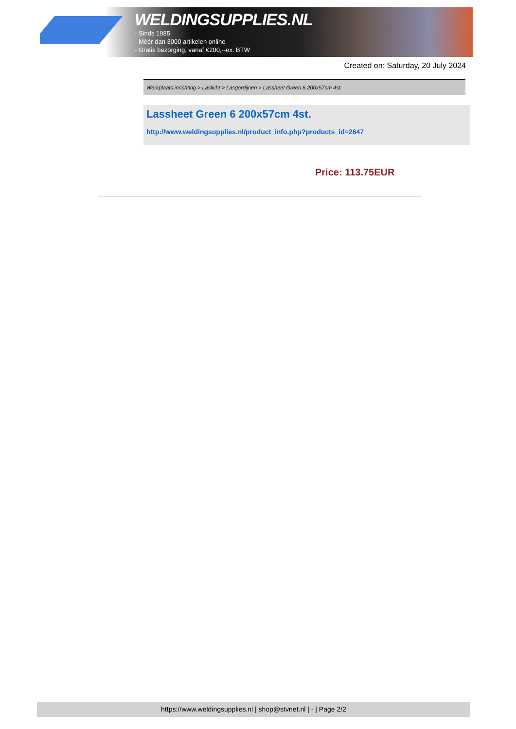WELDINGSUPPLIES.NL
- Sinds 1985
- Méér dan 3000 artikelen online
- Gratis bezorging, vanaf €200,--ex. BTW
Created on: Saturday, 20 July 2024
Werkplaats inrichting > Laslicht > Lasgordijnen > Lassheet Green 6 200x57cm 4st.
Lassheet Green 6 200x57cm 4st.
http://www.weldingsupplies.nl/product_info.php?products_id=2647
Price: 113.75EUR
https://www.weldingsupplies.nl | shop@stvnet.nl | - | Page 2/2